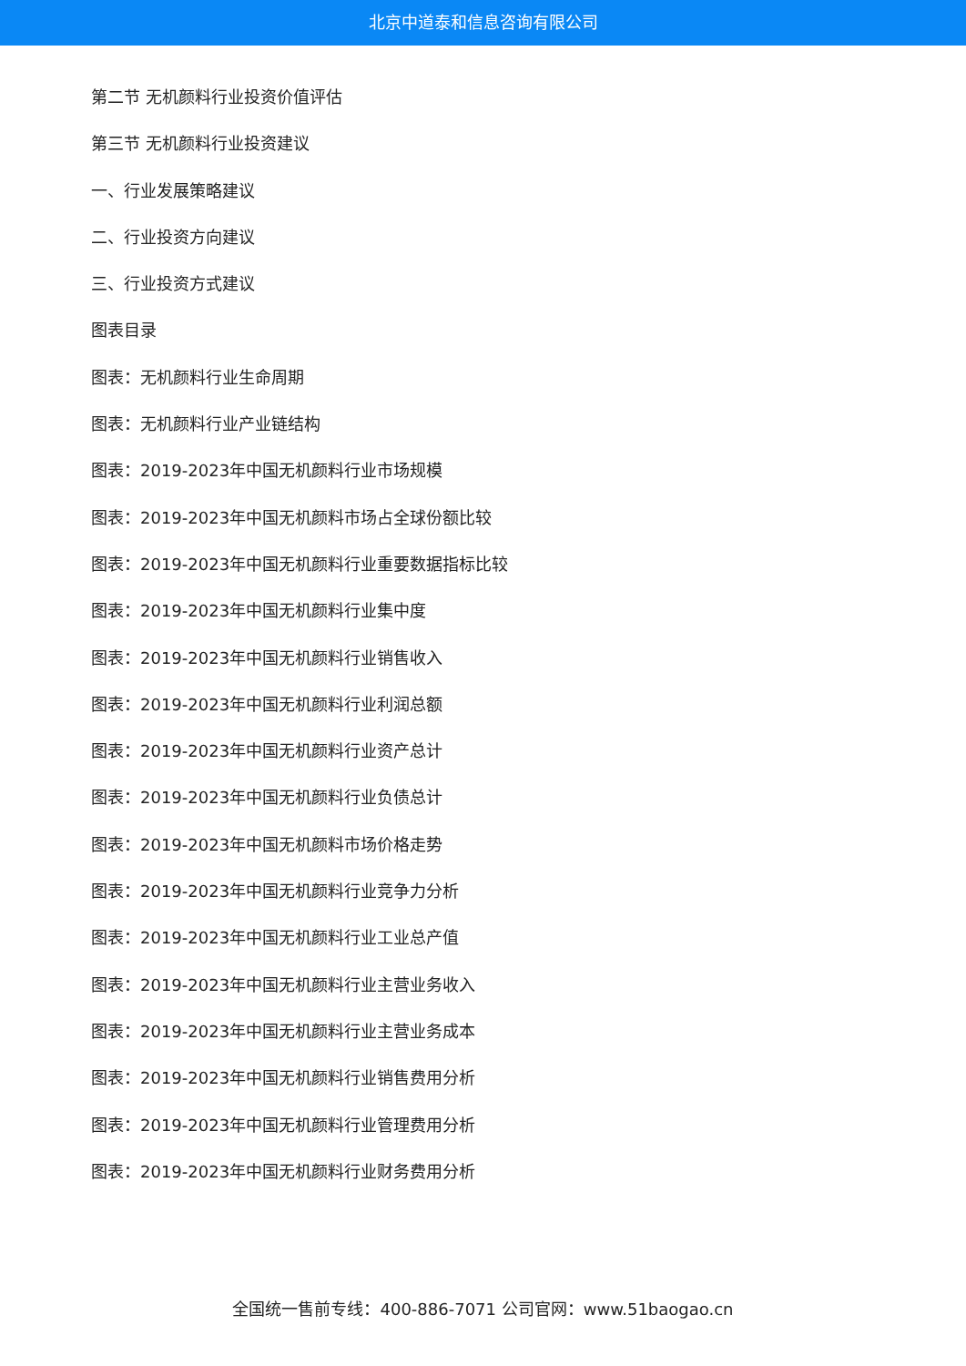北京中道泰和信息咨询有限公司
第二节 无机颜料行业投资价值评估
第三节 无机颜料行业投资建议
一、行业发展策略建议
二、行业投资方向建议
三、行业投资方式建议
图表目录
图表：无机颜料行业生命周期
图表：无机颜料行业产业链结构
图表：2019-2023年中国无机颜料行业市场规模
图表：2019-2023年中国无机颜料市场占全球份额比较
图表：2019-2023年中国无机颜料行业重要数据指标比较
图表：2019-2023年中国无机颜料行业集中度
图表：2019-2023年中国无机颜料行业销售收入
图表：2019-2023年中国无机颜料行业利润总额
图表：2019-2023年中国无机颜料行业资产总计
图表：2019-2023年中国无机颜料行业负债总计
图表：2019-2023年中国无机颜料市场价格走势
图表：2019-2023年中国无机颜料行业竞争力分析
图表：2019-2023年中国无机颜料行业工业总产值
图表：2019-2023年中国无机颜料行业主营业务收入
图表：2019-2023年中国无机颜料行业主营业务成本
图表：2019-2023年中国无机颜料行业销售费用分析
图表：2019-2023年中国无机颜料行业管理费用分析
图表：2019-2023年中国无机颜料行业财务费用分析
全国统一售前专线：400-886-7071 公司官网：www.51baogao.cn